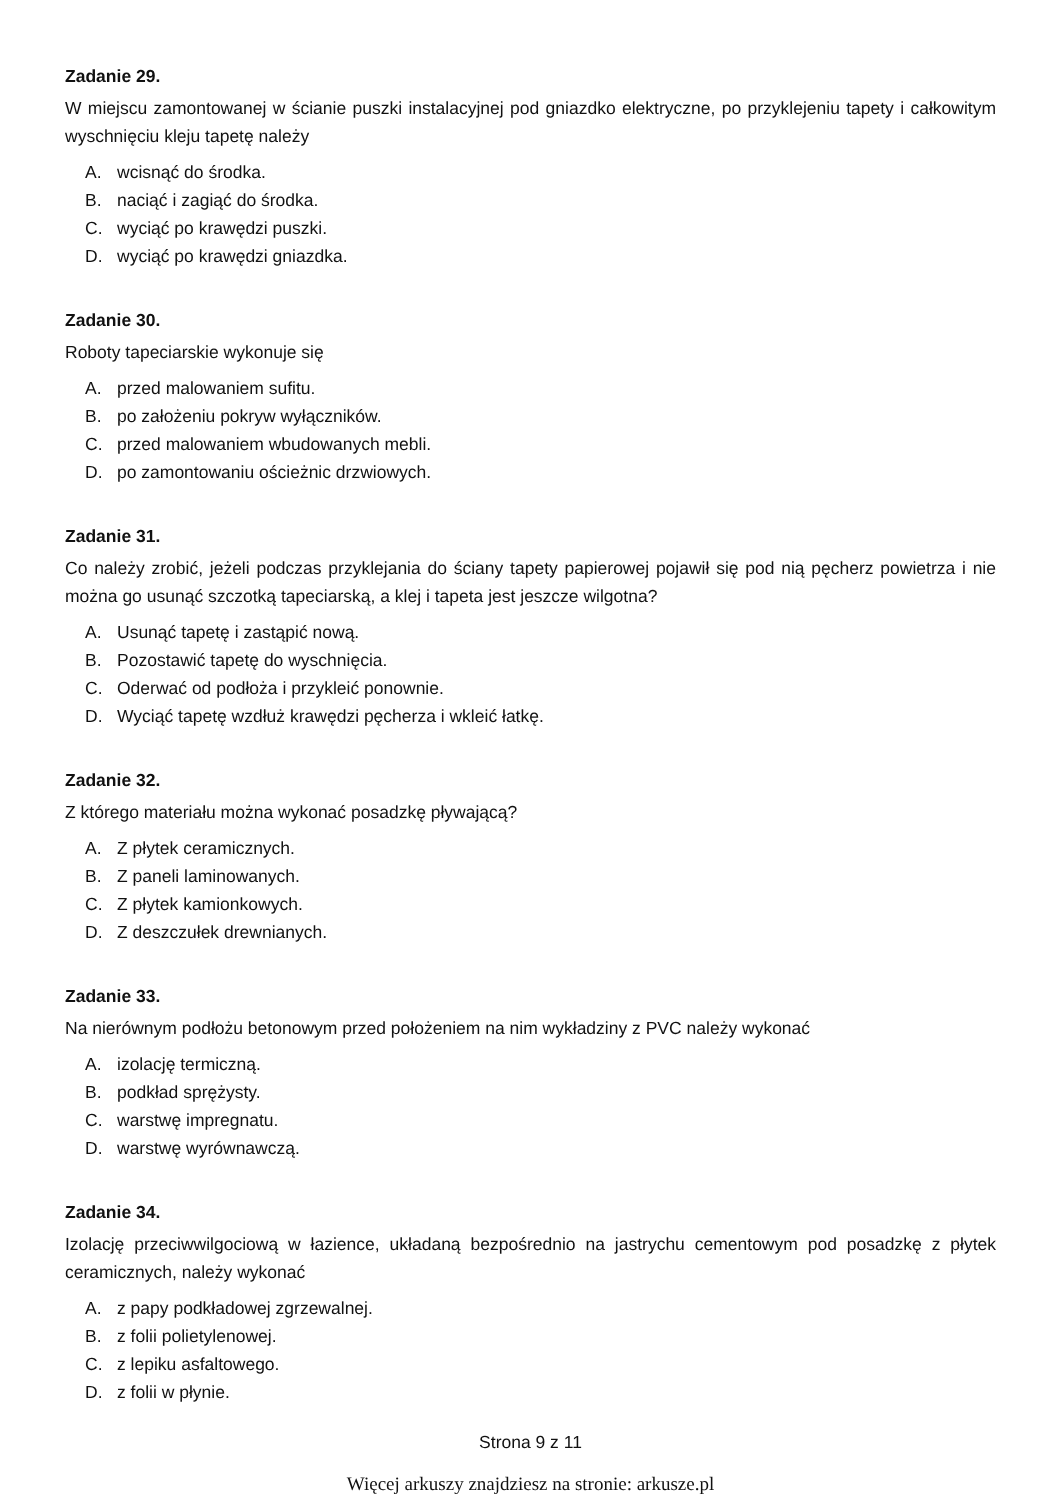Zadanie 29.
W miejscu zamontowanej w ścianie puszki instalacyjnej pod gniazdko elektryczne, po przyklejeniu tapety i całkowitym wyschnięciu kleju tapetę należy
A. wcisnąć do środka.
B. naciąć i zagiąć do środka.
C. wyciąć po krawędzi puszki.
D. wyciąć po krawędzi gniazdka.
Zadanie 30.
Roboty tapeciarskie wykonuje się
A. przed malowaniem sufitu.
B. po założeniu pokryw wyłączników.
C. przed malowaniem wbudowanych mebli.
D. po zamontowaniu ościeżnic drzwiowych.
Zadanie 31.
Co należy zrobić, jeżeli podczas przyklejania do ściany tapety papierowej pojawił się pod nią pęcherz powietrza i nie można go usunąć szczotką tapeciarską, a klej i tapeta jest jeszcze wilgotna?
A. Usunąć tapetę i zastąpić nową.
B. Pozostawić tapetę do wyschnięcia.
C. Oderwać od podłoża i przykleić ponownie.
D. Wyciąć tapetę wzdłuż krawędzi pęcherza i wkleić łatkę.
Zadanie 32.
Z którego materiału można wykonać posadzkę pływającą?
A. Z płytek ceramicznych.
B. Z paneli laminowanych.
C. Z płytek kamionkowych.
D. Z deszczułek drewnianych.
Zadanie 33.
Na nierównym podłożu betonowym przed położeniem na nim wykładziny z PVC należy wykonać
A. izolację termiczną.
B. podkład sprężysty.
C. warstwę impregnatu.
D. warstwę wyrównawczą.
Zadanie 34.
Izolację przeciwwilgociową w łazience, układaną bezpośrednio na jastrychu cementowym pod posadzkę z płytek ceramicznych, należy wykonać
A. z papy podkładowej zgrzewalnej.
B. z folii polietylenowej.
C. z lepiku asfaltowego.
D. z folii w płynie.
Strona 9 z 11
Więcej arkuszy znajdziesz na stronie: arkusze.pl